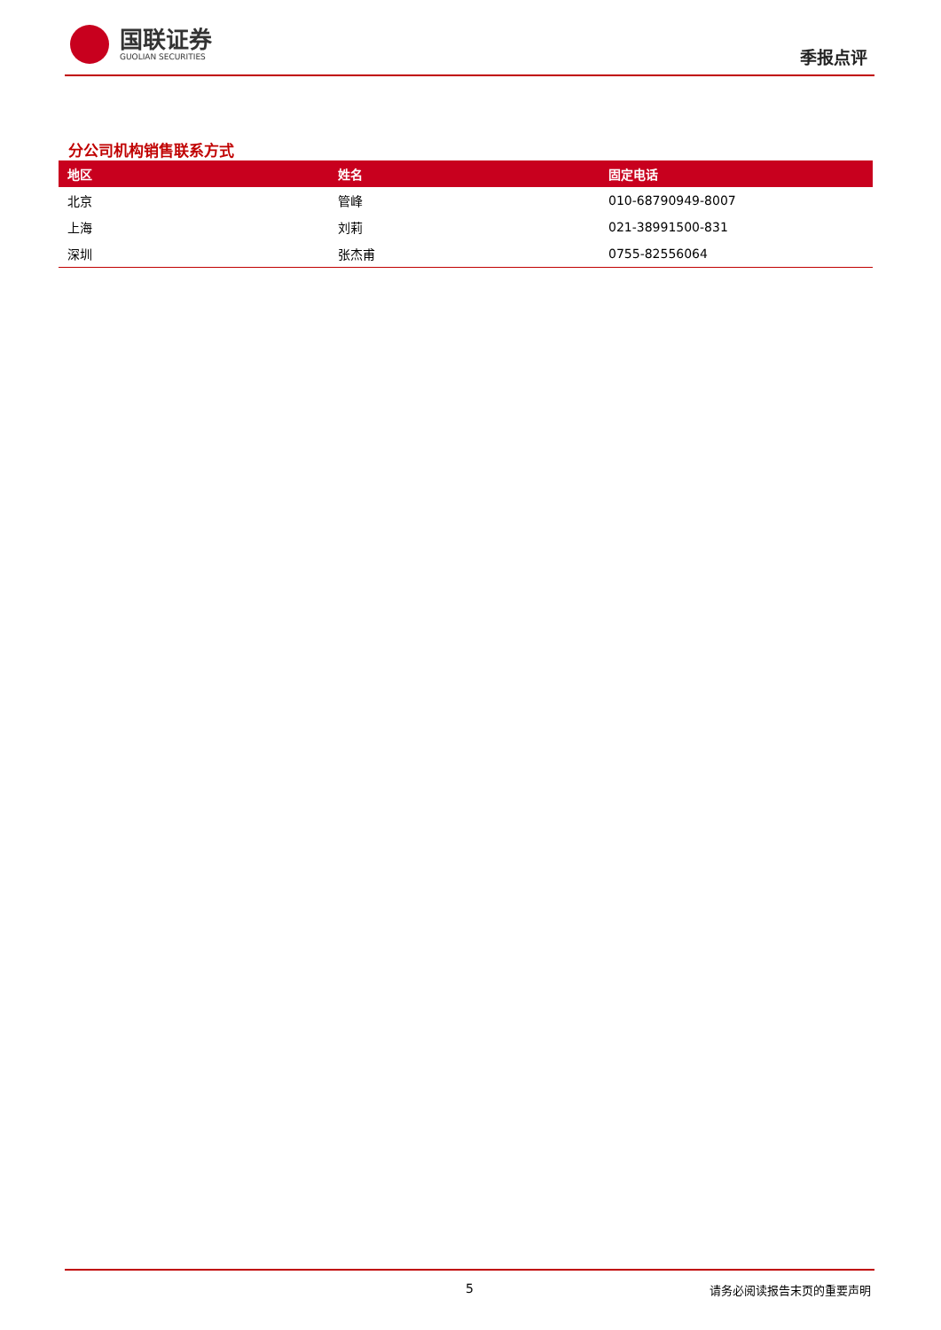国联证券
GUOLIAN SECURITIES
季报点评
分公司机构销售联系方式
| 地区 | 姓名 | 固定电话 |
| --- | --- | --- |
| 北京 | 管峰 | 010-68790949-8007 |
| 上海 | 刘莉 | 021-38991500-831 |
| 深圳 | 张杰甫 | 0755-82556064 |
5 请务必阅读报告末页的重要声明